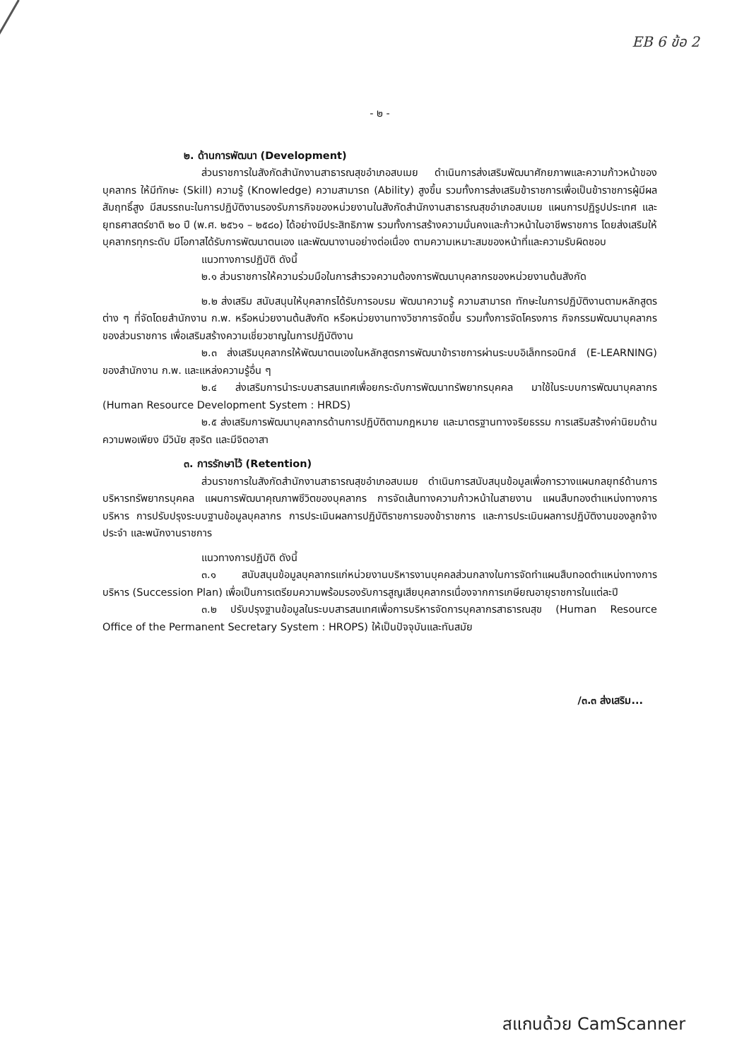EB 6 ข้อ 2
- ๒ -
๒. ด้านการพัฒนา (Development)
ส่วนราชการในสังกัดสำนักงานสาธารณสุขอำเภอสบเมย ดำเนินการส่งเสริมพัฒนาศักยภาพและความก้าวหน้าของบุคลากร ให้มีทักษะ (Skill) ความรู้ (Knowledge) ความสามารถ (Ability) สูงขึ้น รวมทั้งการส่งเสริมข้าราชการเพื่อเป็นข้าราชการผู้มีผลสัมฤทธิ์สูง มีสมรรถนะในการปฏิบัติงานรองรับภารกิจของหน่วยงานในสังกัดสำนักงานสาธารณสุขอำเภอสบเมย แผนการปฏิรูปประเทศ และยุทธศาสตร์ชาติ ๒๐ ปี (พ.ศ. ๒๕๖๑ – ๒๕๘๐) ได้อย่างมีประสิทธิภาพ รวมทั้งการสร้างความมั่นคงและก้าวหน้าในอาชีพราชการ โดยส่งเสริมให้บุคลากรทุกระดับ มีโอกาสได้รับการพัฒนาตนเอง และพัฒนางานอย่างต่อเนื่อง ตามความเหมาะสมของหน้าที่และความรับผิดชอบ
แนวทางการปฏิบัติ ดังนี้
๒.๑ ส่วนราชการให้ความร่วมมือในการสำรวจความต้องการพัฒนาบุคลากรของหน่วยงานต้นสังกัด
๒.๒ ส่งเสริม สนับสนุนให้บุคลากรได้รับการอบรม พัฒนาความรู้ ความสามารถ ทักษะในการปฏิบัติงานตามหลักสูตรต่าง ๆ ที่จัดโดยสำนักงาน ก.พ. หรือหน่วยงานต้นสังกัด หรือหน่วยงานทางวิชาการจัดขึ้น รวมทั้งการจัดโครงการ กิจกรรมพัฒนาบุคลากรของส่วนราชการ เพื่อเสริมสร้างความเชี่ยวชาญในการปฏิบัติงาน
๒.๓ ส่งเสริมบุคลากรให้พัฒนาตนเองในหลักสูตรการพัฒนาข้าราชการผ่านระบบอิเล็กทรอนิกส์ (E-LEARNING) ของสำนักงาน ก.พ. และแหล่งความรู้อื่น ๆ
๒.๔ ส่งเสริมการนำระบบสารสนเทศเพื่อยกระดับการพัฒนาทรัพยากรบุคคล มาใช้ในระบบการพัฒนาบุคลากร (Human Resource Development System : HRDS)
๒.๕ ส่งเสริมการพัฒนาบุคลากรด้านการปฏิบัติตามกฎหมาย และมาตรฐานทางจริยธรรม การเสริมสร้างค่านิยมด้านความพอเพียง มีวินัย สุจริต และมีจิตอาสา
๓. การรักษาไว้ (Retention)
ส่วนราชการในสังกัดสำนักงานสาธารณสุขอำเภอสบเมย ดำเนินการสนับสนุนข้อมูลเพื่อการวางแผนกลยุทธ์ด้านการบริหารทรัพยากรบุคคล แผนการพัฒนาคุณภาพชีวิตของบุคลากร การจัดเส้นทางความก้าวหน้าในสายงาน แผนสืบทองตำแหน่งทางการบริหาร การปรับปรุงระบบฐานข้อมูลบุคลากร การประเมินผลการปฏิบัติราชการของข้าราชการ และการประเมินผลการปฏิบัติงานของลูกจ้างประจำ และพนักงานราชการ
แนวทางการปฏิบัติ ดังนี้
๓.๑ สนับสนุนข้อมูลบุคลากรแก่หน่วยงานบริหารงานบุคคลส่วนกลางในการจัดทำแผนสืบทอดตำแหน่งทางการบริหาร (Succession Plan) เพื่อเป็นการเตรียมความพร้อมรองรับการสูญเสียบุคลากรเนื่องจากการเกษียณอายุราชการในแต่ละปี
๓.๒ ปรับปรุงฐานข้อมูลในระบบสารสนเทศเพื่อการบริหารจัดการบุคลากรสาธารณสุข (Human Resource Office of the Permanent Secretary System : HROPS) ให้เป็นปัจจุบันและทันสมัย
/๓.๓ ส่งเสริม...
สแกนด้วย CamScanner